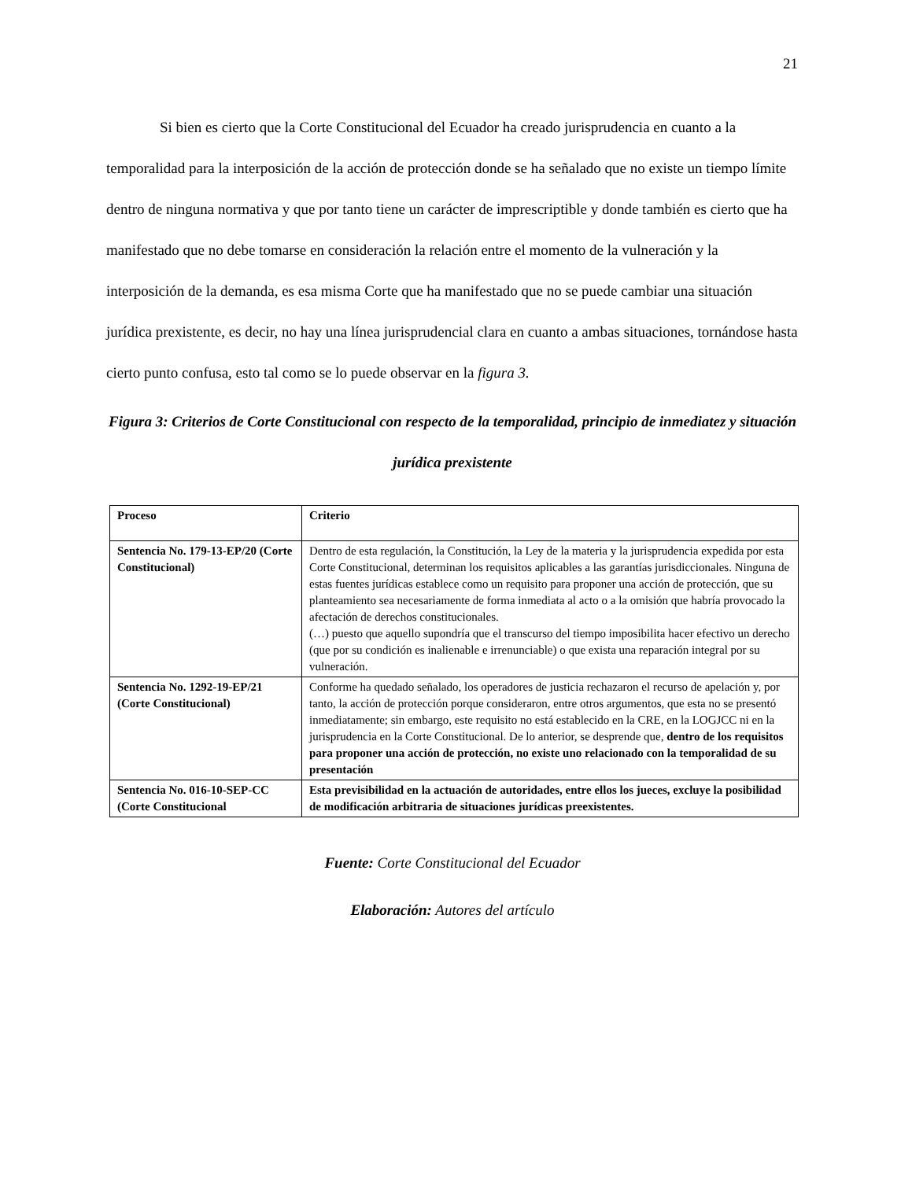21
Si bien es cierto que la Corte Constitucional del Ecuador ha creado jurisprudencia en cuanto a la temporalidad para la interposición de la acción de protección donde se ha señalado que no existe un tiempo límite dentro de ninguna normativa y que por tanto tiene un carácter de imprescriptible y donde también es cierto que ha manifestado que no debe tomarse en consideración la relación entre el momento de la vulneración y la interposición de la demanda, es esa misma Corte que ha manifestado que no se puede cambiar una situación jurídica prexistente, es decir, no hay una línea jurisprudencial clara en cuanto a ambas situaciones, tornándose hasta cierto punto confusa, esto tal como se lo puede observar en la figura 3.
Figura 3: Criterios de Corte Constitucional con respecto de la temporalidad, principio de inmediatez y situación jurídica prexistente
| Proceso | Criterio |
| --- | --- |
| Sentencia No. 179-13-EP/20 (Corte Constitucional) | Dentro de esta regulación, la Constitución, la Ley de la materia y la jurisprudencia expedida por esta Corte Constitucional, determinan los requisitos aplicables a las garantías jurisdiccionales. Ninguna de estas fuentes jurídicas establece como un requisito para proponer una acción de protección, que su planteamiento sea necesariamente de forma inmediata al acto o a la omisión que habría provocado la afectación de derechos constitucionales. (…) puesto que aquello supondría que el transcurso del tiempo imposibilita hacer efectivo un derecho (que por su condición es inalienable e irrenunciable) o que exista una reparación integral por su vulneración. |
| Sentencia No. 1292-19-EP/21 (Corte Constitucional) | Conforme ha quedado señalado, los operadores de justicia rechazaron el recurso de apelación y, por tanto, la acción de protección porque consideraron, entre otros argumentos, que esta no se presentó inmediatamente; sin embargo, este requisito no está establecido en la CRE, en la LOGJCC ni en la jurisprudencia en la Corte Constitucional. De lo anterior, se desprende que, dentro de los requisitos para proponer una acción de protección, no existe uno relacionado con la temporalidad de su presentación |
| Sentencia No. 016-10-SEP-CC (Corte Constitucional | Esta previsibilidad en la actuación de autoridades, entre ellos los jueces, excluye la posibilidad de modificación arbitraria de situaciones jurídicas preexistentes. |
Fuente: Corte Constitucional del Ecuador
Elaboración: Autores del artículo